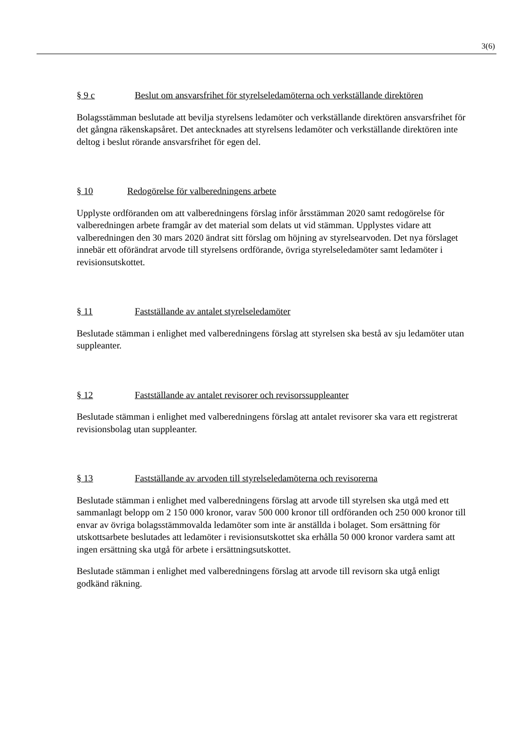3(6)
§ 9 c Beslut om ansvarsfrihet för styrelseledamöterna och verkställande direktören
Bolagsstämman beslutade att bevilja styrelsens ledamöter och verkställande direktören ansvarsfrihet för det gångna räkenskapsåret. Det antecknades att styrelsens ledamöter och verkställande direktören inte deltog i beslut rörande ansvarsfrihet för egen del.
§ 10 Redogörelse för valberedningens arbete
Upplyste ordföranden om att valberedningens förslag inför årsstämman 2020 samt redogörelse för valberedningen arbete framgår av det material som delats ut vid stämman. Upplystes vidare att valberedningen den 30 mars 2020 ändrat sitt förslag om höjning av styrelsearvoden. Det nya förslaget innebär ett oförändrat arvode till styrelsens ordförande, övriga styrelseledamöter samt ledamöter i revisionsutskottet.
§ 11 Fastställande av antalet styrelseledamöter
Beslutade stämman i enlighet med valberedningens förslag att styrelsen ska bestå av sju ledamöter utan suppleanter.
§ 12 Fastställande av antalet revisorer och revisorssuppleanter
Beslutade stämman i enlighet med valberedningens förslag att antalet revisorer ska vara ett registrerat revisionsbolag utan suppleanter.
§ 13 Fastställande av arvoden till styrelseledamöterna och revisorerna
Beslutade stämman i enlighet med valberedningens förslag att arvode till styrelsen ska utgå med ett sammanlagt belopp om 2 150 000 kronor, varav 500 000 kronor till ordföranden och 250 000 kronor till envar av övriga bolagsstämmovalda ledamöter som inte är anställda i bolaget. Som ersättning för utskottsarbete beslutades att ledamöter i revisionsutskottet ska erhålla 50 000 kronor vardera samt att ingen ersättning ska utgå för arbete i ersättningsutskottet.
Beslutade stämman i enlighet med valberedningens förslag att arvode till revisorn ska utgå enligt godkänd räkning.